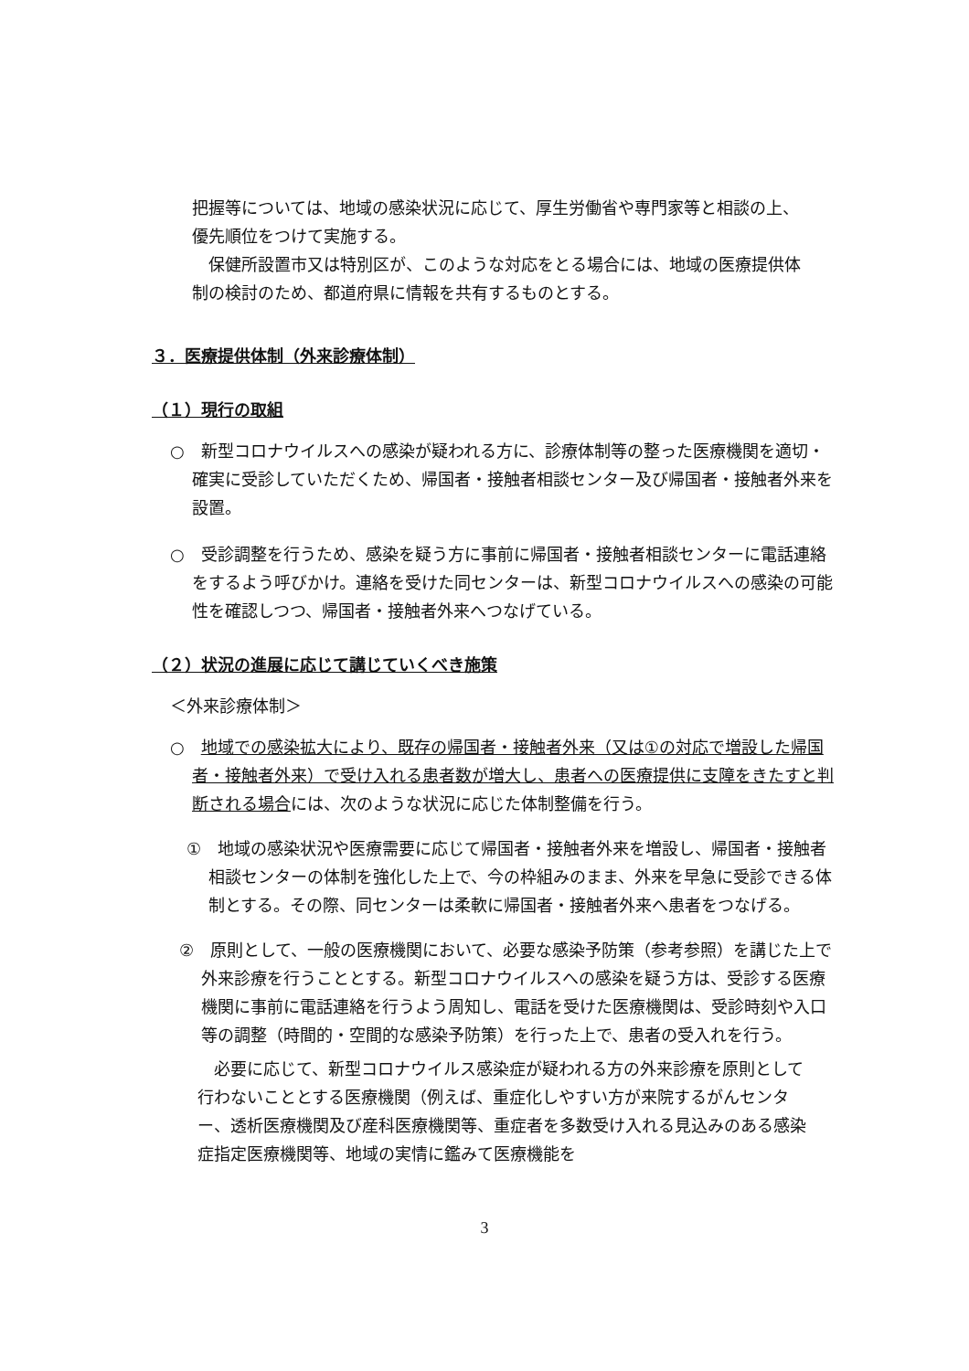把握等については、地域の感染状況に応じて、厚生労働省や専門家等と相談の上、優先順位をつけて実施する。
保健所設置市又は特別区が、このような対応をとる場合には、地域の医療提供体制の検討のため、都道府県に情報を共有するものとする。
３．医療提供体制（外来診療体制）
（１）現行の取組
○　新型コロナウイルスへの感染が疑われる方に、診療体制等の整った医療機関を適切・確実に受診していただくため、帰国者・接触者相談センター及び帰国者・接触者外来を設置。
○　受診調整を行うため、感染を疑う方に事前に帰国者・接触者相談センターに電話連絡をするよう呼びかけ。連絡を受けた同センターは、新型コロナウイルスへの感染の可能性を確認しつつ、帰国者・接触者外来へつなげている。
（２）状況の進展に応じて講じていくべき施策
＜外来診療体制＞
○　地域での感染拡大により、既存の帰国者・接触者外来（又は①の対応で増設した帰国者・接触者外来）で受け入れる患者数が増大し、患者への医療提供に支障をきたすと判断される場合には、次のような状況に応じた体制整備を行う。
①　地域の感染状況や医療需要に応じて帰国者・接触者外来を増設し、帰国者・接触者相談センターの体制を強化した上で、今の枠組みのまま、外来を早急に受診できる体制とする。その際、同センターは柔軟に帰国者・接触者外来へ患者をつなげる。
②　原則として、一般の医療機関において、必要な感染予防策（参考参照）を講じた上で外来診療を行うこととする。新型コロナウイルスへの感染を疑う方は、受診する医療機関に事前に電話連絡を行うよう周知し、電話を受けた医療機関は、受診時刻や入口等の調整（時間的・空間的な感染予防策）を行った上で、患者の受入れを行う。
必要に応じて、新型コロナウイルス感染症が疑われる方の外来診療を原則として行わないこととする医療機関（例えば、重症化しやすい方が来院するがんセンター、透析医療機関及び産科医療機関等、重症者を多数受け入れる見込みのある感染症指定医療機関等、地域の実情に鑑みて医療機能を
3